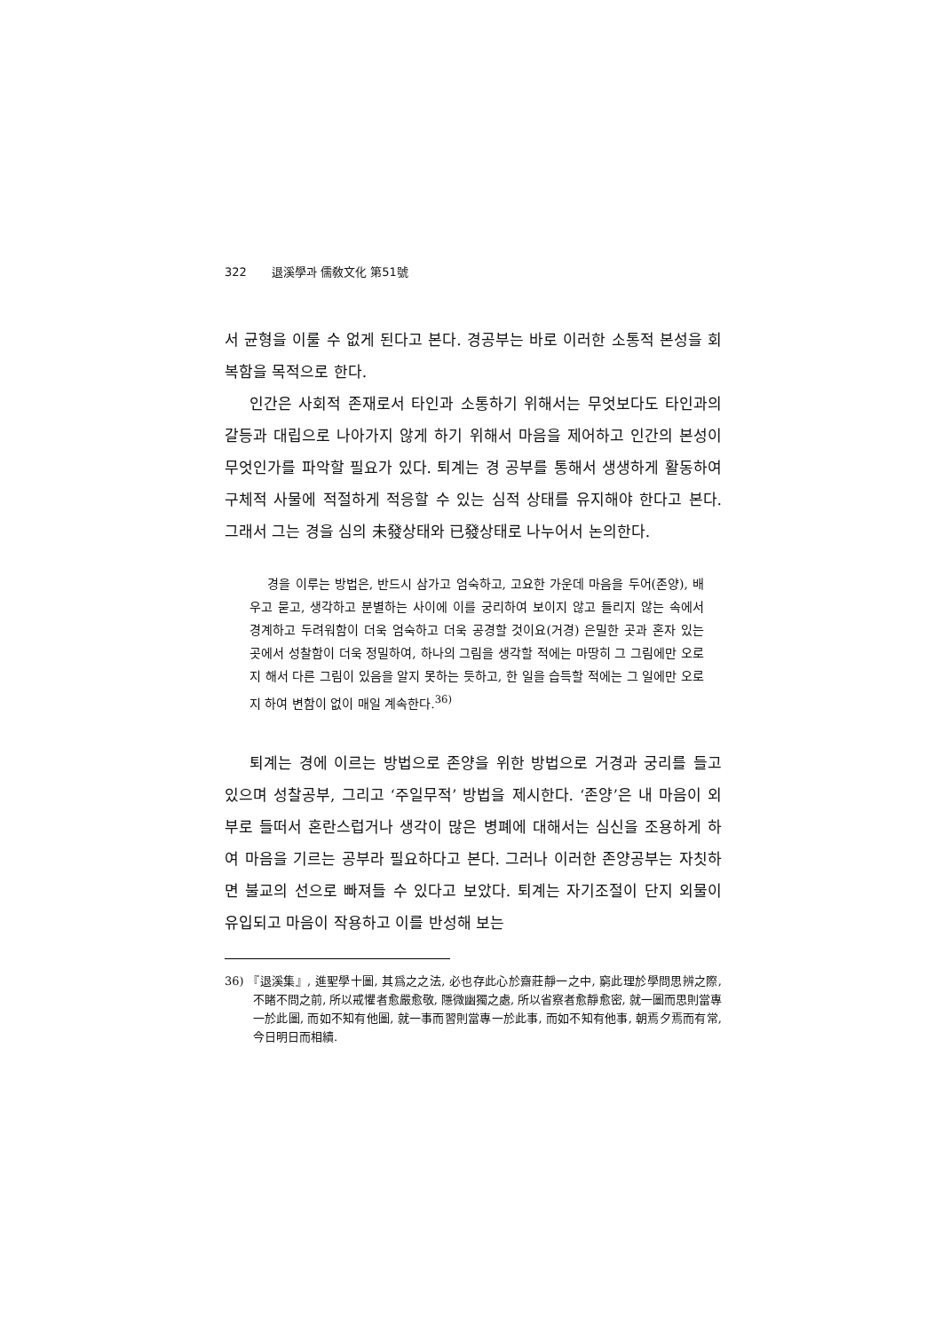322 退溪學과 儒敎文化 第51號
서 균형을 이룰 수 없게 된다고 본다. 경공부는 바로 이러한 소통적 본성을 회복함을 목적으로 한다.
인간은 사회적 존재로서 타인과 소통하기 위해서는 무엇보다도 타인과의 갈등과 대립으로 나아가지 않게 하기 위해서 마음을 제어하고 인간의 본성이 무엇인가를 파악할 필요가 있다. 퇴계는 경 공부를 통해서 생생하게 활동하여 구체적 사물에 적절하게 적응할 수 있는 심적 상태를 유지해야 한다고 본다. 그래서 그는 경을 심의 未發상태와 已發상태로 나누어서 논의한다.
경을 이루는 방법은, 반드시 삼가고 엄숙하고, 고요한 가운데 마음을 두어(존양), 배우고 묻고, 생각하고 분별하는 사이에 이를 궁리하여 보이지 않고 들리지 않는 속에서 경계하고 두려워함이 더욱 엄숙하고 더욱 공경할 것이요(거경) 은밀한 곳과 혼자 있는 곳에서 성찰함이 더욱 정밀하여, 하나의 그림을 생각할 적에는 마땅히 그 그림에만 오로지 해서 다른 그림이 있음을 알지 못하는 듯하고, 한 일을 습득할 적에는 그 일에만 오로지 하여 변함이 없이 매일 계속한다.<sup>36)</sup>
퇴계는 경에 이르는 방법으로 존양을 위한 방법으로 거경과 궁리를 들고 있으며 성찰공부, 그리고 ‘주일무적’ 방법을 제시한다. ‘존양’은 내 마음이 외부로 들떠서 혼란스럽거나 생각이 많은 병폐에 대해서는 심신을 조용하게 하여 마음을 기르는 공부라 필요하다고 본다. 그러나 이러한 존양공부는 자칫하면 불교의 선으로 빠져들 수 있다고 보았다. 퇴계는 자기조절이 단지 외물이 유입되고 마음이 작용하고 이를 반성해 보는
36) 『退溪集』, 進聖學十圖, 其爲之之法, 必也存此心於齋莊靜一之中, 窮此理於學問思辨之際, 不睹不問之前, 所以戒懼者愈嚴愈敬, 隱微幽獨之處, 所以省察者愈靜愈密, 就一圖而思則當專一於此圖, 而如不知有他圖, 就一事而習則當專一於此事, 而如不知有他事, 朝焉夕焉而有常, 今日明日而相續.